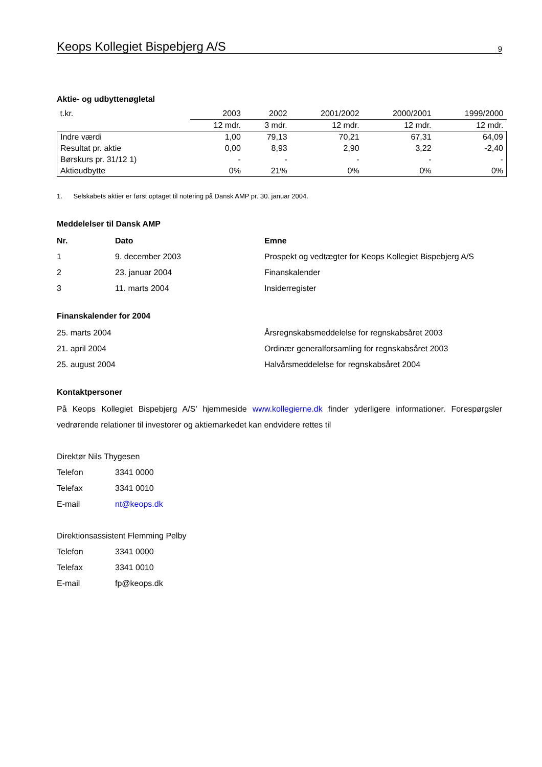Keops Kollegiet Bispebjerg A/S 9
Aktie- og udbyttenøgletal
| t.kr. | 2003 | 2002 | 2001/2002 | 2000/2001 | 1999/2000 |
| | 12 mdr. | 3 mdr. | 12 mdr. | 12 mdr. | 12 mdr. |
| Indre værdi | 1,00 | 79,13 | 70,21 | 67,31 | 64,09 |
| Resultat pr. aktie | 0,00 | 8,93 | 2,90 | 3,22 | -2,40 |
| Børskurs pr. 31/12 1) | - | - | - | - | - |
| Aktieudbytte | 0% | 21% | 0% | 0% | 0% |
1. Selskabets aktier er først optaget til notering på Dansk AMP pr. 30. januar 2004.
Meddelelser til Dansk AMP
Nr. Dato Emne
1 9. december 2003 Prospekt og vedtægter for Keops Kollegiet Bispebjerg A/S
2 23. januar 2004 Finanskalender
3 11. marts 2004 Insiderregister
Finanskalender for 2004
25. marts 2004 Årsregnskabsmeddelelse for regnskabsåret 2003
21. april 2004 Ordinær generalforsamling for regnskabsåret 2003
25. august 2004 Halvårsmeddelelse for regnskabsåret 2004
Kontaktpersoner
På Keops Kollegiet Bispebjerg A/S’ hjemmeside www.kollegierne.dk finder yderligere informationer. Forespørgsler vedrørende relationer til investorer og aktiemarkedet kan endvidere rettes til
Direktør Nils Thygesen
Telefon 3341 0000
Telefax 3341 0010
E-mail nt@keops.dk
Direktionsassistent Flemming Pelby
Telefon 3341 0000
Telefax 3341 0010
E-mail fp@keops.dk